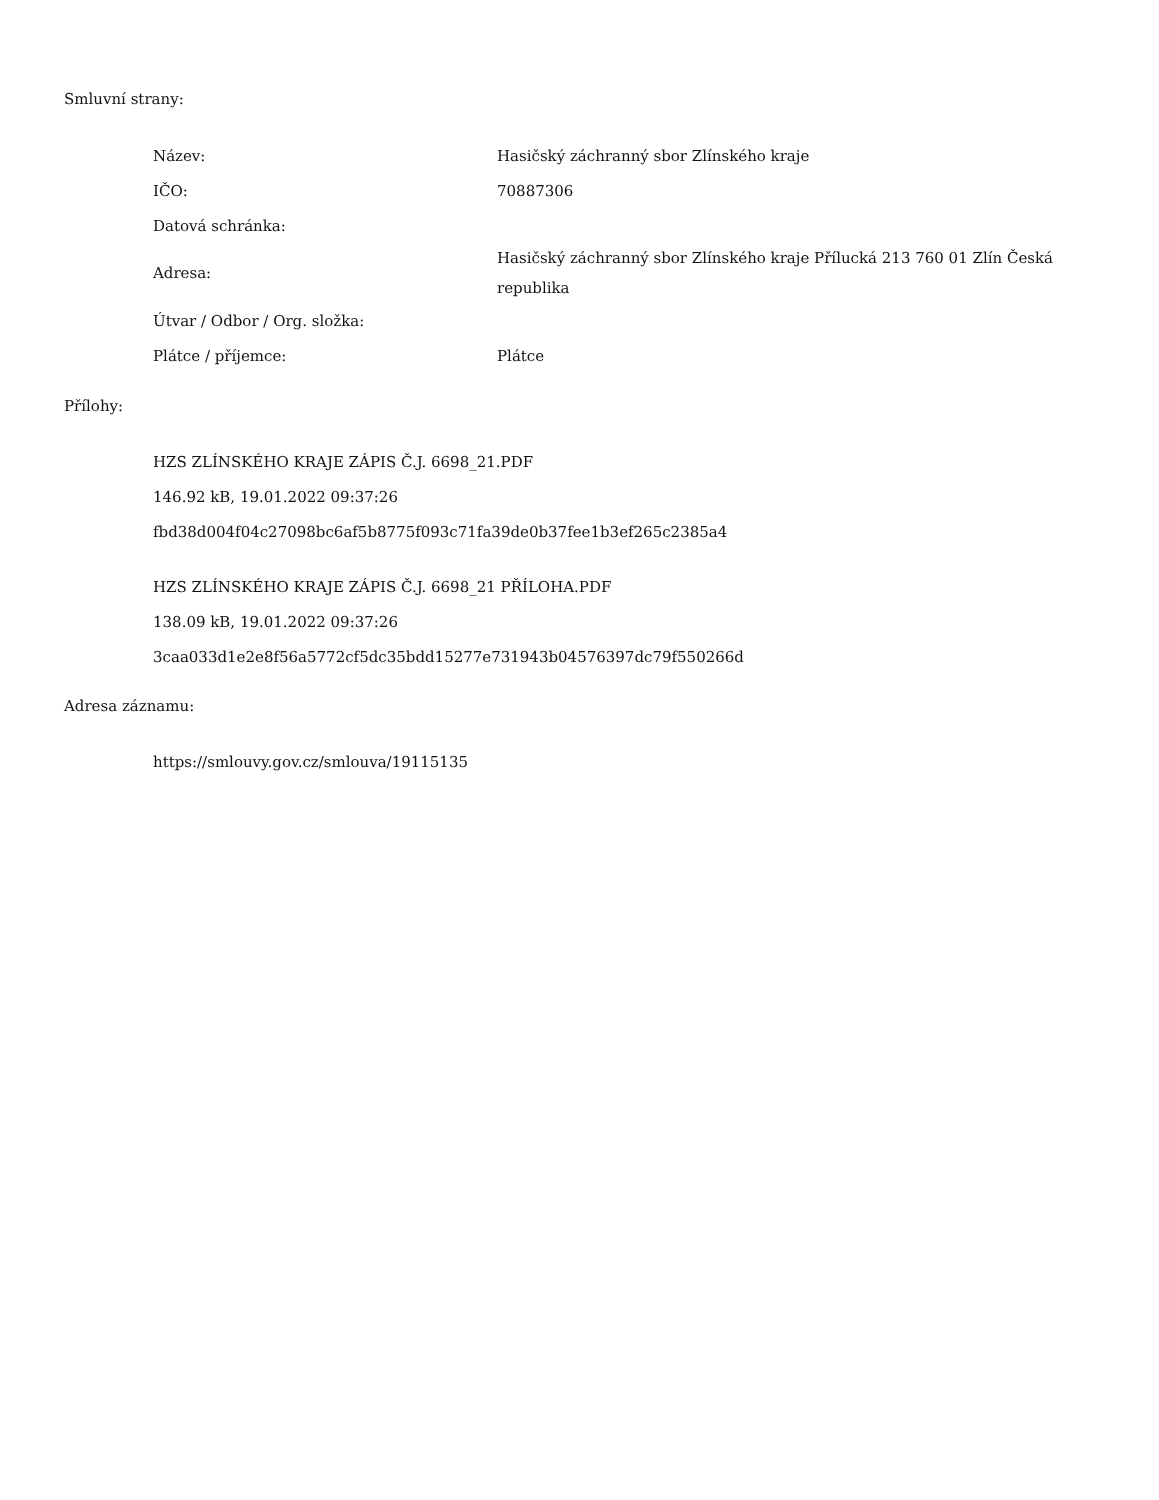Smluvní strany:
| Název: | Hasičský záchranný sbor Zlínského kraje |
| IČO: | 70887306 |
| Datová schránka: | |
| Adresa: | Hasičský záchranný sbor Zlínského kraje Přílucká 213 760 01 Zlín Česká republika |
| Útvar / Odbor / Org. složka: | |
| Plátce / příjemce: | Plátce |
Přílohy:
HZS ZLÍNSKÉHO KRAJE ZÁPIS Č.J. 6698_21.PDF
146.92 kB, 19.01.2022 09:37:26
fbd38d004f04c27098bc6af5b8775f093c71fa39de0b37fee1b3ef265c2385a4
HZS ZLÍNSKÉHO KRAJE ZÁPIS Č.J. 6698_21 PŘÍLOHA.PDF
138.09 kB, 19.01.2022 09:37:26
3caa033d1e2e8f56a5772cf5dc35bdd15277e731943b04576397dc79f550266d
Adresa záznamu:
https://smlouvy.gov.cz/smlouva/19115135